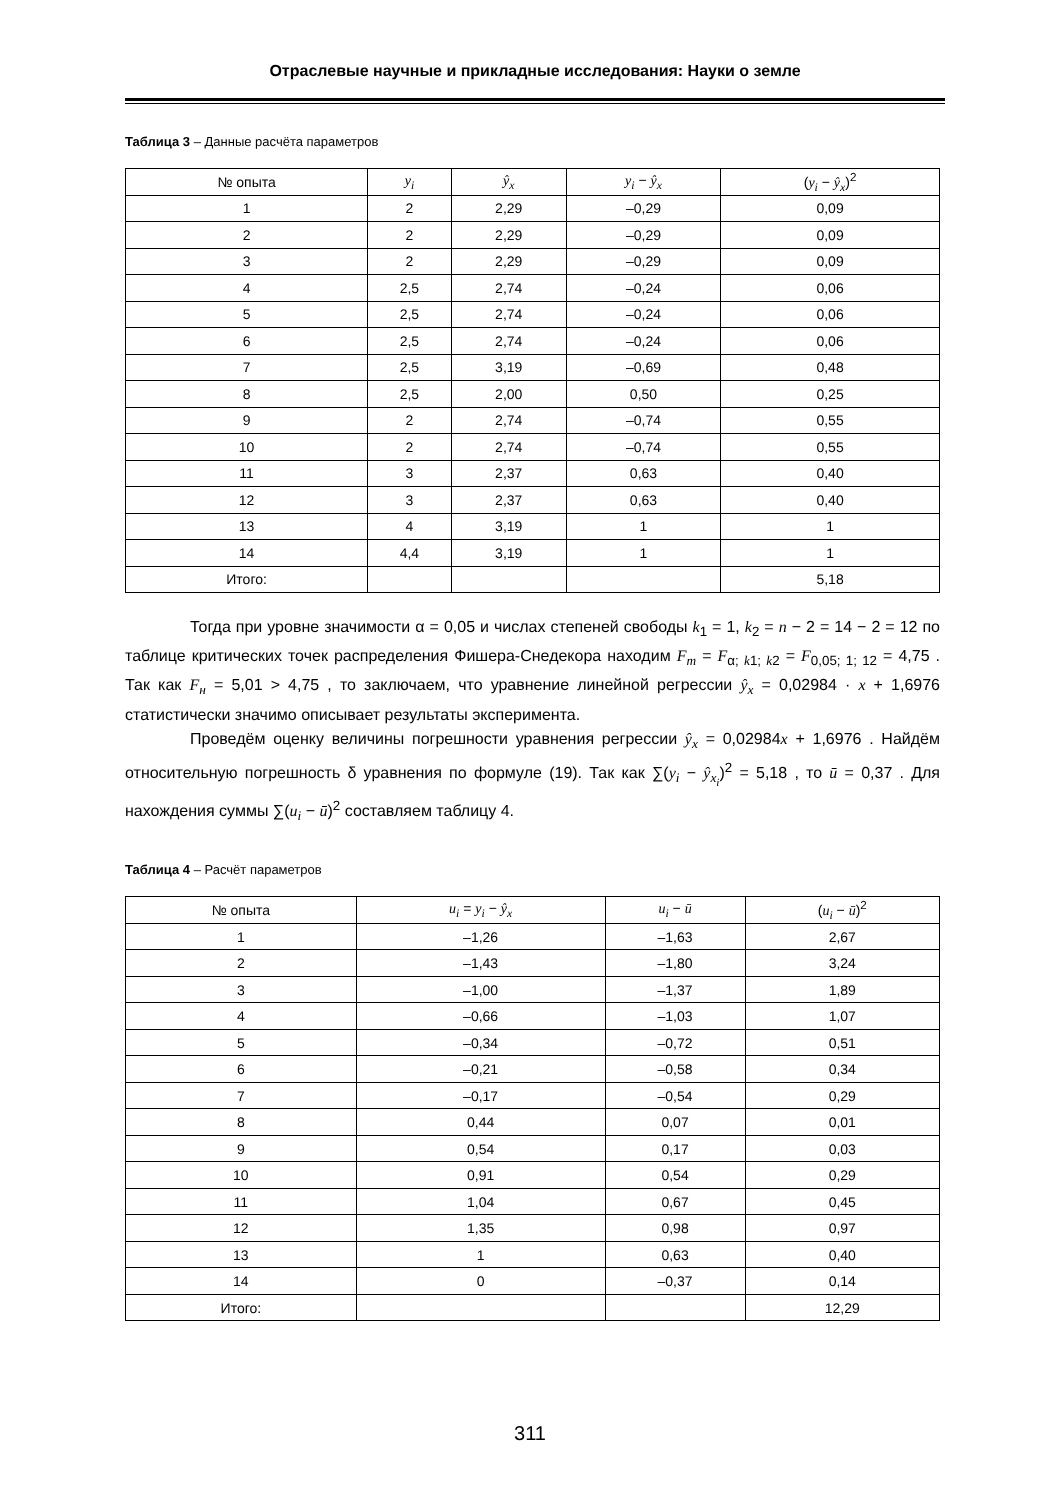Отраслевые научные и прикладные исследования: Науки о земле
Таблица 3 – Данные расчёта параметров
| № опыта | y<sub>i</sub> | ŷ<sub>x</sub> | y<sub>i</sub> − ŷ<sub>x</sub> | ( y<sub>i</sub> − ŷ<sub>x</sub> )<sup>2</sup> |
| --- | --- | --- | --- | --- |
| 1 | 2 | 2,29 | –0,29 | 0,09 |
| 2 | 2 | 2,29 | –0,29 | 0,09 |
| 3 | 2 | 2,29 | –0,29 | 0,09 |
| 4 | 2,5 | 2,74 | –0,24 | 0,06 |
| 5 | 2,5 | 2,74 | –0,24 | 0,06 |
| 6 | 2,5 | 2,74 | –0,24 | 0,06 |
| 7 | 2,5 | 3,19 | –0,69 | 0,48 |
| 8 | 2,5 | 2,00 | 0,50 | 0,25 |
| 9 | 2 | 2,74 | –0,74 | 0,55 |
| 10 | 2 | 2,74 | –0,74 | 0,55 |
| 11 | 3 | 2,37 | 0,63 | 0,40 |
| 12 | 3 | 2,37 | 0,63 | 0,40 |
| 13 | 4 | 3,19 | 1 | 1 |
| 14 | 4,4 | 3,19 | 1 | 1 |
| Итого: | | | | 5,18 |
Тогда при уровне значимости α = 0,05 и числах степеней свободы k<sub>1</sub> = 1, k<sub>2</sub> = n − 2 = 14 − 2 = 12 по таблице критических точек распределения Фишера-Снедекора находим F<sub>m</sub> = F<sub>α; k1; k2</sub> = F<sub>0,05; 1; 12</sub> = 4,75 . Так как F<sub>н</sub> = 5,01 > 4,75 , то заключаем, что уравнение линейной регрессии ŷ<sub>x</sub> = 0,02984 · x + 1,6976 статистически значимо описывает результаты эксперимента.
Проведём оценку величины погрешности уравнения регрессии ŷ<sub>x</sub> = 0,02984x + 1,6976 . Найдём относительную погрешность δ уравнения по формуле (19). Так как ∑(y<sub>i</sub> − ŷ<sub>x<sub>i</sub></sub>)<sup>2</sup> = 5,18 , то ū = 0,37 . Для нахождения суммы ∑(u<sub>i</sub> − ū)<sup>2</sup> составляем таблицу 4.
Таблица 4 – Расчёт параметров
| № опыта | u<sub>i</sub> = y<sub>i</sub> − ŷ<sub>x</sub> | u<sub>i</sub> − ū | ( u<sub>i</sub> − ū )<sup>2</sup> |
| --- | --- | --- | --- |
| 1 | –1,26 | –1,63 | 2,67 |
| 2 | –1,43 | –1,80 | 3,24 |
| 3 | –1,00 | –1,37 | 1,89 |
| 4 | –0,66 | –1,03 | 1,07 |
| 5 | –0,34 | –0,72 | 0,51 |
| 6 | –0,21 | –0,58 | 0,34 |
| 7 | –0,17 | –0,54 | 0,29 |
| 8 | 0,44 | 0,07 | 0,01 |
| 9 | 0,54 | 0,17 | 0,03 |
| 10 | 0,91 | 0,54 | 0,29 |
| 11 | 1,04 | 0,67 | 0,45 |
| 12 | 1,35 | 0,98 | 0,97 |
| 13 | 1 | 0,63 | 0,40 |
| 14 | 0 | –0,37 | 0,14 |
| Итого: | | | 12,29 |
311